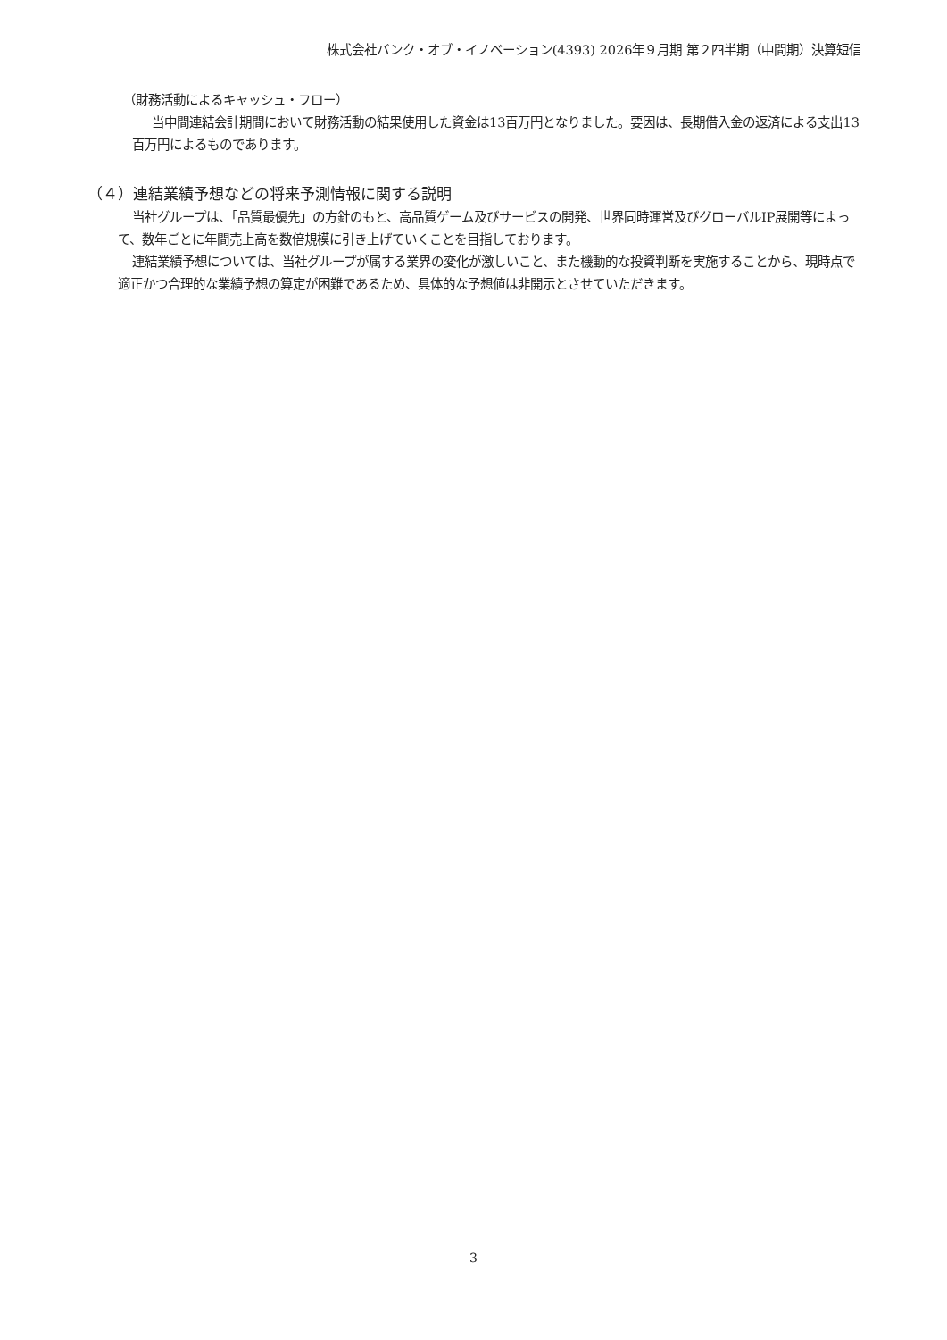株式会社バンク・オブ・イノベーション(4393) 2026年９月期 第２四半期（中間期）決算短信
（財務活動によるキャッシュ・フロー）
当中間連結会計期間において財務活動の結果使用した資金は13百万円となりました。要因は、長期借入金の返済による支出13百万円によるものであります。
（４）連結業績予想などの将来予測情報に関する説明
当社グループは、「品質最優先」の方針のもと、高品質ゲーム及びサービスの開発、世界同時運営及びグローバルIP展開等によって、数年ごとに年間売上高を数倍規模に引き上げていくことを目指しております。
連結業績予想については、当社グループが属する業界の変化が激しいこと、また機動的な投資判断を実施することから、現時点で適正かつ合理的な業績予想の算定が困難であるため、具体的な予想値は非開示とさせていただきます。
3